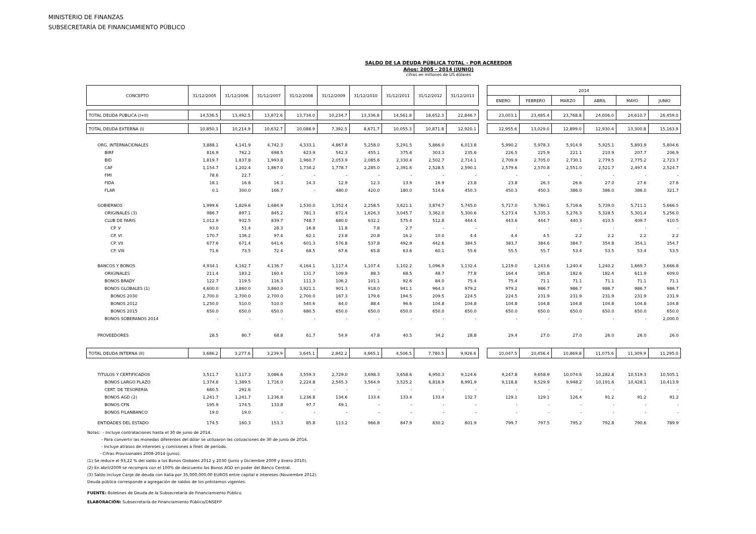MINISTERIO DE FINANZAS
SUBSECRETARÍA DE FINANCIAMIENTO PÚBLICO
SALDO DE LA DEUDA PÚBLICA TOTAL - POR ACREEDOR
Años: 2005 - 2014 (JUNIO)
cifras en millones de US dólares
| CONCEPTO | 31/12/2005 | 31/12/2006 | 31/12/2007 | 31/12/2008 | 31/12/2009 | 31/12/2010 | 31/12/2011 | 31/12/2012 | 31/12/2013 | | 2014 | | | | | |
| | | | | | | | | | | | ENERO | FEBRERO | MARZO | ABRIL | MAYO | JUNIO |
| TOTAL DEUDA PUBLICA (I+II) | 14,536.5 | 13,492.5 | 13,872.6 | 13,734.0 | 10,234.7 | 13,336.8 | 14,561.8 | 18,652.3 | 22,846.7 | | 23,003.1 | 23,485.4 | 23,768.8 | 24,006.0 | 24,610.7 | 26,459.0 |
| TOTAL DEUDA EXTERNA (I) | 10,850.3 | 10,214.9 | 10,632.7 | 10,088.9 | 7,392.5 | 8,671.7 | 10,055.3 | 10,871.8 | 12,920.1 | | 12,955.6 | 13,029.0 | 12,899.0 | 12,930.4 | 13,300.8 | 15,163.9 |
| ORG. INTERNACIONALES | 3,888.1 | 4,141.9 | 4,742.3 | 4,333.1 | 4,867.8 | 5,258.0 | 5,291.5 | 5,866.0 | 6,013.8 | | 5,990.2 | 5,978.3 | 5,914.9 | 5,925.1 | 5,893.9 | 5,804.6 |
| BIRF | 816.9 | 762.2 | 698.5 | 623.9 | 542.3 | 455.1 | 375.6 | 303.3 | 235.6 | | 226.5 | 225.9 | 221.1 | 210.9 | 207.7 | 206.9 |
| BID | 1,819.7 | 1,837.8 | 1,993.8 | 1,960.7 | 2,053.9 | 2,085.6 | 2,330.4 | 2,502.7 | 2,714.1 | | 2,709.9 | 2,705.0 | 2,730.1 | 2,779.5 | 2,775.2 | 2,723.7 |
| CAF | 1,154.7 | 1,202.4 | 1,867.0 | 1,734.2 | 1,778.7 | 2,285.0 | 2,391.6 | 2,528.5 | 2,590.1 | | 2,579.6 | 2,570.8 | 2,551.0 | 2,521.7 | 2,497.4 | 2,524.7 |
| FMI | 78.6 | 22.7 | - | - | - | - | - | - | - | | - | - | - | - | - | - |
| FIDA | 18.1 | 16.8 | 16.3 | 14.3 | 12.9 | 12.3 | 13.9 | 16.9 | 23.8 | | 23.8 | 26.3 | 26.6 | 27.0 | 27.6 | 27.6 |
| FLAR | 0.1 | 300.0 | 166.7 | - | 480.0 | 420.0 | 180.0 | 514.6 | 450.3 | | 450.3 | 450.3 | 386.0 | 386.0 | 386.0 | 321.7 |
| GOBIERNOS | 1,999.6 | 1,829.6 | 1,684.9 | 1,530.0 | 1,352.4 | 2,258.5 | 3,621.1 | 3,874.7 | 5,745.0 | | 5,717.0 | 5,780.1 | 5,716.6 | 5,739.0 | 5,711.1 | 5,666.5 |
| ORIGINALES (3) | 986.7 | 897.1 | 845.2 | 781.3 | 672.4 | 1,626.3 | 3,045.7 | 3,362.0 | 5,300.6 | | 5,273.4 | 5,335.3 | 5,276.3 | 5,328.5 | 5,301.4 | 5,256.0 |
| CLUB DE PARIS | 1,012.9 | 932.5 | 839.7 | 748.7 | 680.0 | 632.2 | 575.4 | 512.8 | 444.4 | | 443.6 | 444.7 | 440.3 | 410.5 | 409.7 | 410.5 |
| CP. V | 93.0 | 51.4 | 28.3 | 16.8 | 11.8 | 7.8 | 2.7 | - | - | | - | - | - | - | - | - |
| CP. VI | 170.7 | 136.2 | 97.4 | 62.1 | 23.8 | 20.8 | 16.2 | 10.0 | 4.4 | | 4.4 | 4.5 | 2.2 | 2.2 | 2.2 | 2.2 |
| CP. VII | 677.6 | 671.4 | 641.6 | 601.3 | 576.8 | 537.8 | 492.9 | 442.6 | 384.5 | | 383.7 | 384.6 | 384.7 | 354.8 | 354.1 | 354.7 |
| CP. VIII | 71.6 | 73.5 | 72.4 | 68.5 | 67.6 | 65.8 | 63.6 | 60.1 | 55.6 | | 55.5 | 55.7 | 53.4 | 53.5 | 53.4 | 53.5 |
| BANCOS Y BONOS | 4,934.1 | 4,162.7 | 4,136.7 | 4,164.1 | 1,117.4 | 1,107.4 | 1,102.2 | 1,096.9 | 1,132.4 | | 1,219.0 | 1,243.6 | 1,240.4 | 1,240.2 | 1,669.7 | 3,666.8 |
| ORIGINALES | 211.4 | 183.2 | 160.4 | 131.7 | 109.9 | 88.3 | 68.5 | 48.7 | 77.8 | | 164.4 | 185.8 | 182.6 | 182.4 | 611.9 | 609.0 |
| BONOS BRADY | 122.7 | 119.5 | 116.3 | 111.3 | 106.2 | 101.1 | 92.6 | 84.0 | 75.4 | | 75.4 | 71.1 | 71.1 | 71.1 | 71.1 | 71.1 |
| BONOS GLOBALES (1) | 4,600.0 | 3,860.0 | 3,860.0 | 3,921.1 | 901.3 | 918.0 | 941.1 | 964.3 | 979.2 | | 979.2 | 986.7 | 986.7 | 986.7 | 986.7 | 986.7 |
| BONOS 2030 | 2,700.0 | 2,700.0 | 2,700.0 | 2,700.0 | 167.3 | 179.6 | 194.5 | 209.5 | 224.5 | | 224.5 | 231.9 | 231.9 | 231.9 | 231.9 | 231.9 |
| BONOS 2012 | 1,250.0 | 510.0 | 510.0 | 540.6 | 84.0 | 88.4 | 96.6 | 104.8 | 104.8 | | 104.8 | 104.8 | 104.8 | 104.8 | 104.8 | 104.8 |
| BONOS 2015 | 650.0 | 650.0 | 650.0 | 680.5 | 650.0 | 650.0 | 650.0 | 650.0 | 650.0 | | 650.0 | 650.0 | 650.0 | 650.0 | 650.0 | 650.0 |
| BONOS SOBERANOS 2014 | - | - | - | - | - | - | - | - | - | | - | - | - | - | - | 2,000.0 |
| PROVEEDORES | 28.5 | 80.7 | 68.8 | 61.7 | 54.9 | 47.8 | 40.5 | 34.2 | 28.8 | | 29.4 | 27.0 | 27.0 | 26.0 | 26.0 | 26.0 |
| TOTAL DEUDA INTERNA (II) | 3,686.2 | 3,277.6 | 3,239.9 | 3,645.1 | 2,842.2 | 4,665.1 | 4,506.5 | 7,780.5 | 9,926.6 | | 10,047.5 | 10,456.4 | 10,869.8 | 11,075.6 | 11,309.9 | 11,295.0 |
| TITULOS Y CERTIFICADOS | 3,511.7 | 3,117.3 | 3,086.6 | 3,559.3 | 2,729.0 | 3,698.3 | 3,658.6 | 6,950.3 | 9,124.6 | | 9,247.8 | 9,658.9 | 10,074.6 | 10,282.8 | 10,519.3 | 10,505.1 |
| BONOS LARGO PLAZO | 1,374.6 | 1,389.5 | 1,716.0 | 2,224.8 | 2,545.3 | 3,564.9 | 3,525.2 | 6,816.9 | 8,991.9 | | 9,118.8 | 9,529.9 | 9,948.2 | 10,191.6 | 10,428.1 | 10,413.9 |
| CERT. DE TESORERÍA | 680.5 | 292.6 | - | - | - | - | - | - | - | | - | - | - | - | - | - |
| BONOS AGD (2) | 1,241.7 | 1,241.7 | 1,236.8 | 1,236.8 | 134.6 | 133.4 | 133.4 | 133.4 | 132.7 | | 129.1 | 129.1 | 126.4 | 91.2 | 91.2 | 91.2 |
| BONOS CFN | 195.9 | 174.5 | 133.8 | 97.7 | 49.1 | - | - | - | - | | - | - | - | - | - | - |
| BONOS FILANBANCO | 19.0 | 19.0 | - | - | - | - | - | - | - | | - | - | - | - | - | - |
| ENTIDADES DEL ESTADO | 174.5 | 160.3 | 153.3 | 85.8 | 113.2 | 966.8 | 847.9 | 830.2 | 801.9 | | 799.7 | 797.5 | 795.2 | 792.8 | 790.6 | 789.9 |
Notas: - Incluye contrataciones hasta el 30 de junio de 2014.
- Para convertir las monedas diferentes del dólar se utilizaron las cotizaciones de 30 de junio de 2014.
- Incluye atrasos de intereses y comisiones a fines de período.
- Cifras Provisionales 2008-2014 (junio).
(1) Se reduce el 93,22 % del saldo a los Bonos Globales 2012 y 2030 (Junio y Diciembre 2009 y Enero 2010).
(2) En abril/2009 se recompra con el 100% de descuento los Bonos AGD en poder del Banco Central.
(3) Saldo incluye Canje de deuda con Italia por 35,000,000.00 EUROS entre capital e intereses (Noviembre 2012).
Deuda pública corresponde a agregación de saldos de los préstamos vigentes.
FUENTE: Boletines de Deuda de la Subsecretaría de Financiamiento Público
ELABORACIÓN: Subsecretaría de Financiamiento Público/DNSEFP